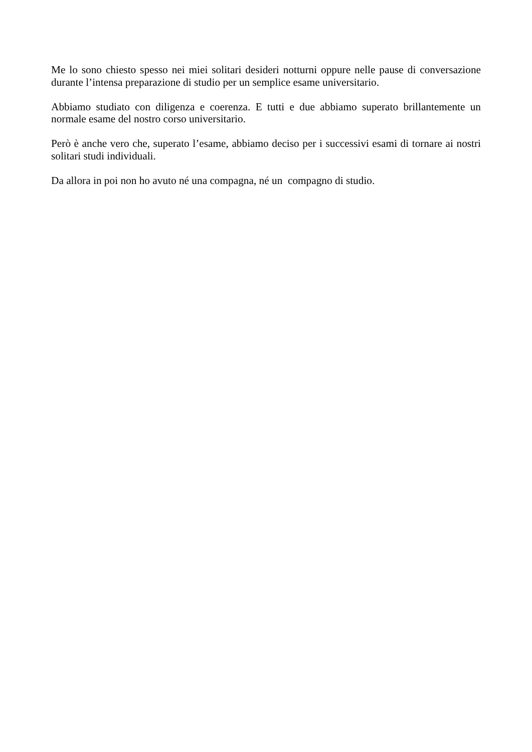Me lo sono chiesto spesso nei miei solitari desideri notturni oppure nelle pause di conversazione durante l’intensa preparazione di studio per un semplice esame universitario.
Abbiamo studiato con diligenza e coerenza. E tutti e due abbiamo superato brillantemente un normale esame del nostro corso universitario.
Però è anche vero che, superato l’esame, abbiamo deciso per i successivi esami di tornare ai nostri solitari studi individuali.
Da allora in poi non ho avuto né una compagna, né un compagno di studio.